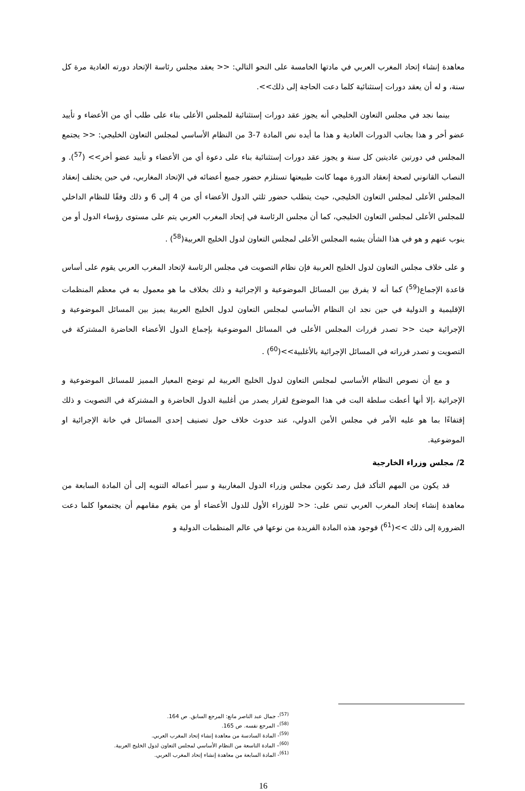معاهدة إنشاء إتحاد المغرب العربي في مادتها الخامسة على النحو التالي: << يعقد مجلس رئاسة الإتحاد دورته العادية مرة كل سنة، و له أن يعقد دورات إستثنائية كلما دعت الحاجة إلى ذلك>>.
بينما نجد في مجلس التعاون الخليجي أنه يجوز عقد دورات إستثنائية للمجلس الأعلى بناء على طلب أي من الأعضاء و تأييد عضو أخر و هذا بجانب الدورات العادية و هذا ما أيده نص المادة 7-3 من النظام الأساسي لمجلس التعاون الخليجي: << يجتمع المجلس في دورتين عاديتين كل سنة و يجوز عقد دورات إستثنائية بناء على دعوة أي من الأعضاء و تأييد عضو أخر>> (<sup>57</sup>). و النصاب القانوني لصحة إنعقاد الدورة مهما كانت طبيعتها تستلزم حضور جميع أعضائه في الإتحاد المغاربي، في حين يختلف إنعقاد المجلس الأعلى لمجلس التعاون الخليجي، حيث يتطلب حضور ثلثي الدول الأعضاء أي من 4 إلى 6 و ذلك وفقًا للنظام الداخلي للمجلس الأعلى لمجلس التعاون الخليجي، كما أن مجلس الرئاسة في إتحاد المغرب العربي يتم على مستوى رؤساء الدول أو من ينوب عنهم و هو في هذا الشأن يشبه المجلس الأعلى لمجلس التعاون لدول الخليج العربية(<sup>58</sup>) .
و على خلاف مجلس التعاون لدول الخليج العربية فإن نظام التصويت في مجلس الرئاسة لإتحاد المغرب العربي يقوم على أساس قاعدة الإجماع(<sup>59</sup>) كما أنه لا يفرق بين المسائل الموضوعية و الإجرائية و ذلك بخلاف ما هو معمول به في معظم المنظمات الإقليمية و الدولية في حين نجد ان النظام الأساسي لمجلس التعاون لدول الخليج العربية يميز بين المسائل الموضوعية و الإجرائية حيث << تصدر قررات المجلس الأعلى في المسائل الموضوعية بإجماع الدول الأعضاء الحاضرة المشتركة في التصويت و تصدر قرراته في المسائل الإجرائية بالأغلبية>>(<sup>60</sup>) .
و مع أن نصوص النظام الأساسي لمجلس التعاون لدول الخليج العربية لم توضح المعيار المميز للمسائل الموضوعية و الإجرائية ،إلا أنها أعطت سلطة البت في هذا الموضوع لقرار يصدر من أغلبية الدول الحاضرة و المشتركة في التصويت و ذلك إقتفاءًا بما هو عليه الأمر في مجلس الأمن الدولي، عند حدوث خلاف حول تصنيف إحدى المسائل في خانة الإجرائية او الموضوعية.
2/ مجلس وزراء الخارجية
قد يكون من المهم التأكد قبل رصد تكوين مجلس وزراء الدول المغاربية و سير أعماله التنويه إلى أن المادة السابعة من معاهدة إنشاء إتحاد المغرب العربي تنص على: << للوزراء الأول للدول الأعضاء أو من يقوم مقامهم أن يجتمعوا كلما دعت الضرورة إلى ذلك >>(<sup>61</sup>) فوجود هذه المادة الفريدة من نوعها في عالم المنظمات الدولية و
<sup>(57)</sup>- جمال عبد الناصر مانع: المرجع السابق. ص 164.
<sup>(58)</sup>– المرجع نفسه. ص 165.
<sup>(59)</sup>- المادة السادسة من معاهدة إنشاء إتحاد المغرب العربي.
<sup>(60)</sup>– المادة التاسعة من النظام الأساسي لمجلس التعاون لدول الخليج العربية.
<sup>(61)</sup>- المادة السابعة من معاهدة إنشاء إتحاد المغرب العربي.
16